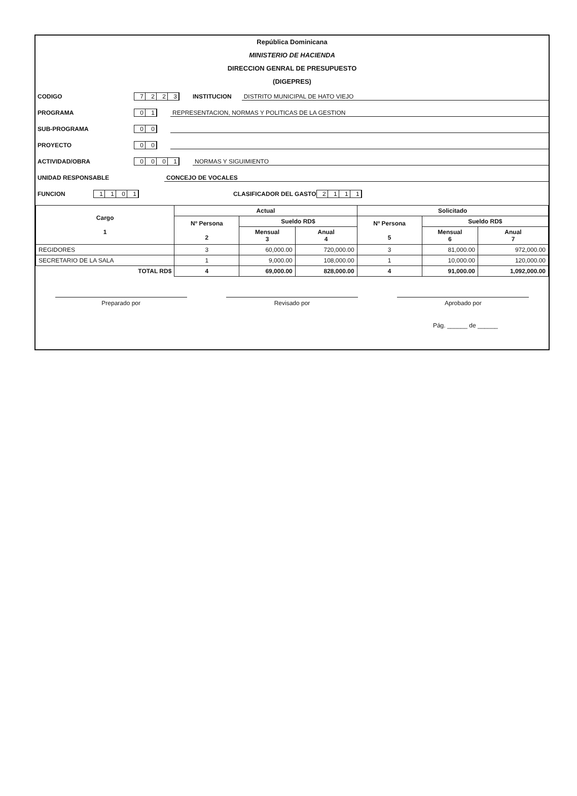República Dominicana
MINISTERIO DE HACIENDA
DIRECCION GENRAL DE PRESUPUESTO
(DIGEPRES)
CODIGO 7223 INSTITUCION DISTRITO MUNICIPAL DE HATO VIEJO
PROGRAMA 01 REPRESENTACION, NORMAS Y POLITICAS DE LA GESTION
SUB-PROGRAMA 00
PROYECTO 00
ACTIVIDAD/OBRA 0001 NORMAS Y SIGUIMIENTO
UNIDAD RESPONSABLE CONCEJO DE VOCALES
FUNCION 1101 CLASIFICADOR DEL GASTO 2111
| Cargo 1 | Actual | | | Solicitado | | |
| --- | --- | --- | --- | --- | --- | --- |
| | Nº Persona 2 | Sueldo RD$ | | Nº Persona 5 | Sueldo RD$ | |
| | | Mensual 3 | Anual 4 | | Mensual 6 | Anual 7 |
| REGIDORES | 3 | 60,000.00 | 720,000.00 | 3 | 81,000.00 | 972,000.00 |
| SECRETARIO DE LA SALA | 1 | 9,000.00 | 108,000.00 | 1 | 10,000.00 | 120,000.00 |
| TOTAL RD$ | 4 | 69,000.00 | 828,000.00 | 4 | 91,000.00 | 1,092,000.00 |
Preparado por Revisado por Aprobado por
Pág. ______ de ______